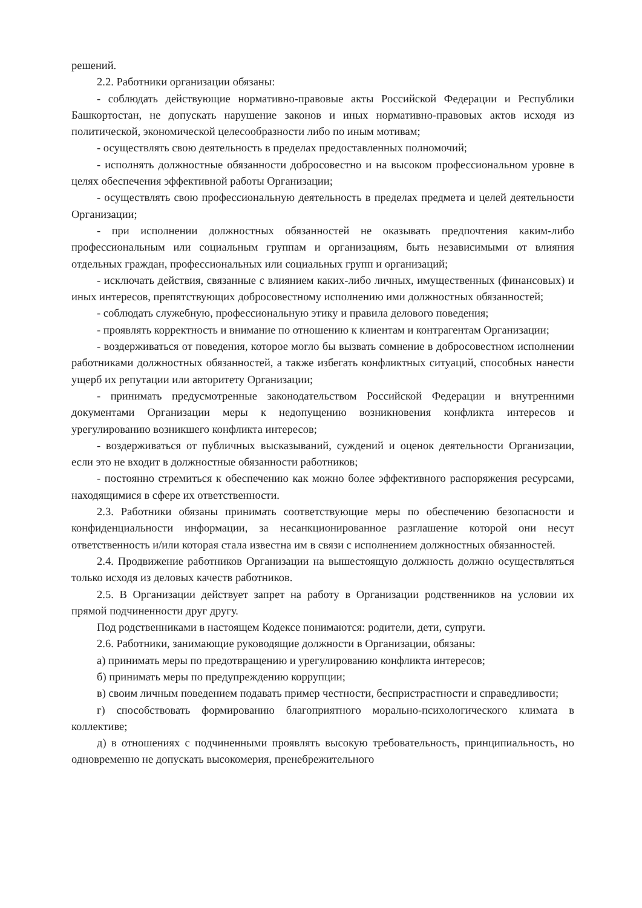решений.
2.2. Работники организации обязаны:
- соблюдать действующие нормативно-правовые акты Российской Федерации и Республики Башкортостан, не допускать нарушение законов и иных нормативно-правовых актов исходя из политической, экономической целесообразности либо по иным мотивам;
- осуществлять свою деятельность в пределах предоставленных полномочий;
- исполнять должностные обязанности добросовестно и на высоком профессиональном уровне в целях обеспечения эффективной работы Организации;
- осуществлять свою профессиональную деятельность в пределах предмета и целей деятельности Организации;
- при исполнении должностных обязанностей не оказывать предпочтения каким-либо профессиональным или социальным группам и организациям, быть независимыми от влияния отдельных граждан, профессиональных или социальных групп и организаций;
- исключать действия, связанные с влиянием каких-либо личных, имущественных (финансовых) и иных интересов, препятствующих добросовестному исполнению ими должностных обязанностей;
- соблюдать служебную, профессиональную этику и правила делового поведения;
- проявлять корректность и внимание по отношению к клиентам и контрагентам Организации;
- воздерживаться от поведения, которое могло бы вызвать сомнение в добросовестном исполнении работниками должностных обязанностей, а также избегать конфликтных ситуаций, способных нанести ущерб их репутации или авторитету Организации;
- принимать предусмотренные законодательством Российской Федерации и внутренними документами Организации меры к недопущению возникновения конфликта интересов и урегулированию возникшего конфликта интересов;
- воздерживаться от публичных высказываний, суждений и оценок деятельности Организации, если это не входит в должностные обязанности работников;
- постоянно стремиться к обеспечению как можно более эффективного распоряжения ресурсами, находящимися в сфере их ответственности.
2.3. Работники обязаны принимать соответствующие меры по обеспечению безопасности и конфиденциальности информации, за несанкционированное разглашение которой они несут ответственность и/или которая стала известна им в связи с исполнением должностных обязанностей.
2.4. Продвижение работников Организации на вышестоящую должность должно осуществляться только исходя из деловых качеств работников.
2.5. В Организации действует запрет на работу в Организации родственников на условии их прямой подчиненности друг другу.
Под родственниками в настоящем Кодексе понимаются: родители, дети, супруги.
2.6. Работники, занимающие руководящие должности в Организации, обязаны:
а) принимать меры по предотвращению и урегулированию конфликта интересов;
б) принимать меры по предупреждению коррупции;
в) своим личным поведением подавать пример честности, беспристрастности и справедливости;
г) способствовать формированию благоприятного морально-психологического климата в коллективе;
д) в отношениях с подчиненными проявлять высокую требовательность, принципиальность, но одновременно не допускать высокомерия, пренебрежительного